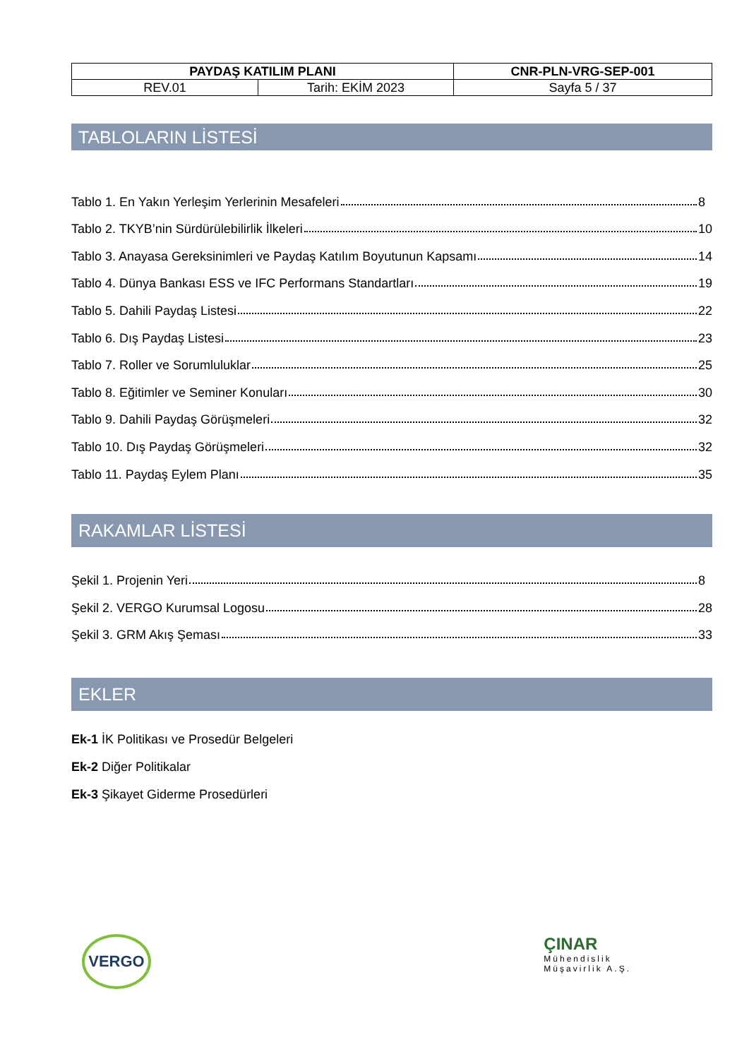| PAYDAŞ KATILIM PLANI | | CNR-PLN-VRG-SEP-001 |
| REV.01 | Tarih: EKİM 2023 | Sayfa 5 / 37 |
TABLOLARIN LİSTESİ
Tablo 1. En Yakın Yerleşim Yerlerinin Mesafeleri 8
Tablo 2. TKYB’nin Sürdürülebilirlik İlkeleri 10
Tablo 3. Anayasa Gereksinimleri ve Paydaş Katılım Boyutunun Kapsamı 14
Tablo 4. Dünya Bankası ESS ve IFC Performans Standartları 19
Tablo 5. Dahili Paydaş Listesi 22
Tablo 6. Dış Paydaş Listesi 23
Tablo 7. Roller ve Sorumluluklar 25
Tablo 8. Eğitimler ve Seminer Konuları 30
Tablo 9. Dahili Paydaş Görüşmeleri 32
Tablo 10. Dış Paydaş Görüşmeleri 32
Tablo 11. Paydaş Eylem Planı 35
RAKAMLAR LİSTESİ
Şekil 1. Projenin Yeri 8
Şekil 2. VERGO Kurumsal Logosu 28
Şekil 3. GRM Akış Şeması 33
EKLER
Ek-1 İK Politikası ve Prosedür Belgeleri
Ek-2 Diğer Politikalar
Ek-3 Şikayet Giderme Prosedürleri
VERGO
ÇINAR
Mühendislik
Müşavirlik A.Ş.